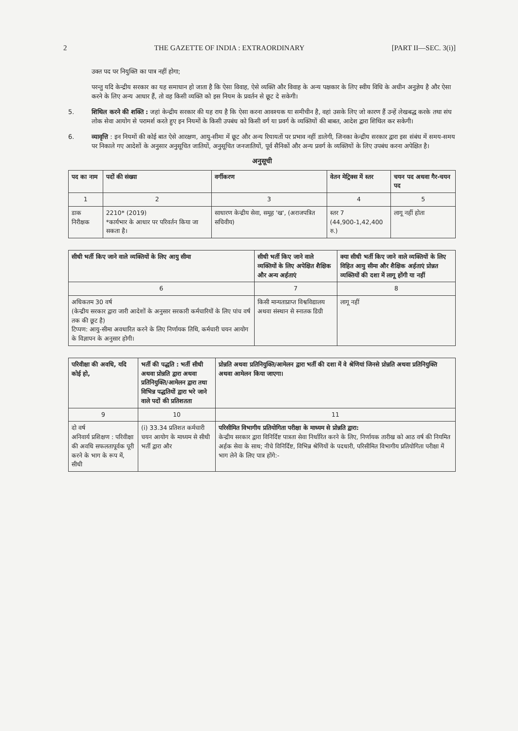2 THE GAZETTE OF INDIA : EXTRAORDINARY [PART II—SEC. 3(i)]
उक्त पद पर नियुक्ति का पात्र नहीं होगा;
परन्तु यदि केन्द्रीय सरकार का यह समाधान हो जाता है कि ऐसा विवाह, ऐसे व्यक्ति और विवाह के अन्य पक्षकार के लिए स्वीय विधि के अधीन अनुज्ञेय है और ऐसा करने के लिए अन्य आधार हैं, तो वह किसी व्यक्ति को इस नियम के प्रवर्तन से छूट दे सकेगी।
5. शिथिल करने की शक्ति : जहां केन्द्रीय सरकार की यह राय है कि ऐसा करना आवश्यक या समीचीन है, वहां उसके लिए जो कारण हैं उन्हें लेखबद्ध करके तथा संघ लोक सेवा आयोग से परामर्श करते हुए इन नियमों के किसी उपबंध को किसी वर्ग या प्रवर्ग के व्यक्तियों की बाबत, आदेश द्वारा शिथिल कर सकेगी।
6. व्यावृत्ति : इन नियमों की कोई बात ऐसे आरक्षण, आयु-सीमा में छूट और अन्य रियायतों पर प्रभाव नहीं डालेगी, जिनका केन्द्रीय सरकार द्वारा इस संबंध में समय-समय पर निकाले गए आदेशों के अनुसार अनुसूचित जातियों, अनुसूचित जनजातियों, पूर्व सैनिकों और अन्य प्रवर्ग के व्यक्तियों के लिए उपबंध करना अपेक्षित है।
अनुसूची
| पद का नाम | पदों की संख्या | वर्गीकरण | वेतन मेट्रिक्स में स्तर | चयन पद अथवा गैर-चयन पद |
| --- | --- | --- | --- | --- |
| 1 | 2 | 3 | 4 | 5 |
| डाक निरीक्षक | 2210* (2019) *कार्यभार के आधार पर परिवर्तन किया जा सकता है। | साधारण केन्द्रीय सेवा, समूह 'ख', (अराजपत्रित सचिवीय) | स्तर 7 (44,900-1,42,400 रु.) | लागू नहीं होता |
| सीधी भर्ती किए जाने वाले व्यक्तियों के लिए आयु सीमा | सीधी भर्ती किए जाने वाले व्यक्तियों के लिए अपेक्षित शैक्षिक और अन्य अर्हताएं | क्या सीधी भर्ती किए जाने वाले व्यक्तियों के लिए विहित आयु सीमा और शैक्षिक अर्हताएं प्रोन्नत व्यक्तियों की दशा में लागू होंगी या नहीं |
| --- | --- | --- |
| 6 | 7 | 8 |
| अधिकतम 30 वर्ष (केन्द्रीय सरकार द्वारा जारी आदेशों के अनुसार सरकारी कर्मचारियों के लिए पांच वर्ष तक की छूट है) टिप्पण: आयु-सीमा अवधारित करने के लिए निर्णायक तिथि, कर्मचारी चयन आयोग के विज्ञापन के अनुसार होगी। | किसी मान्यताप्राप्त विश्वविद्यालय अथवा संस्थान से स्नातक डिग्री | लागू नहीं |
| परिवीक्षा की अवधि, यदि कोई हो, | भर्ती की पद्धति : भर्ती सीधी अथवा प्रोन्नति द्वारा अथवा प्रतिनियुक्ति/आमेलन द्वारा तथा विभिन्न पद्धतियों द्वारा भरे जाने वाले पदों की प्रतिशतता | प्रोन्नति अथवा प्रतिनियुक्ति/आमेलन द्वारा भर्ती की दशा में वे श्रेणियां जिनसे प्रोन्नति अथवा प्रतिनियुक्ति अथवा आमेलन किया जाएगा। |
| --- | --- | --- |
| 9 | 10 | 11 |
| दो वर्ष अनिवार्य प्रशिक्षण : परिवीक्षा की अवधि सफलतापूर्वक पूरी करने के भाग के रूप में, सीधी | (i) 33.34 प्रतिशत कर्मचारी चयन आयोग के माध्यम से सीधी भर्ती द्वारा और | परिसीमित विभागीय प्रतियोगिता परीक्षा के माध्यम से प्रोन्नति द्वारा: केन्द्रीय सरकार द्वारा विनिर्दिष्ट पात्रता सेवा निर्धारित करने के लिए, निर्णायक तारीख को आठ वर्ष की नियमित अर्हक सेवा के साथ; नीचे विनिर्दिष्ट, विभिन्न श्रेणियों के पदधारी, परिसीमित विभागीय प्रतियोगिता परीक्षा में भाग लेने के लिए पात्र होंगे:- |